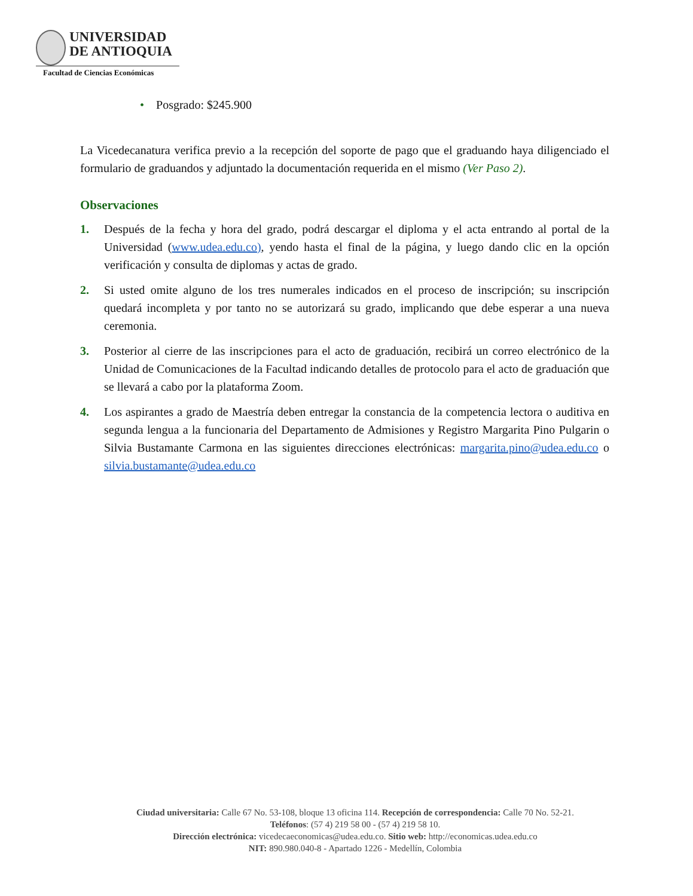UNIVERSIDAD
DE ANTIOQUIA
Facultad de Ciencias Económicas
• Posgrado: $245.900
La Vicedecanatura verifica previo a la recepción del soporte de pago que el graduando haya diligenciado el formulario de graduandos y adjuntado la documentación requerida en el mismo (Ver Paso 2).
Observaciones
1. Después de la fecha y hora del grado, podrá descargar el diploma y el acta entrando al portal de la Universidad (www.udea.edu.co), yendo hasta el final de la página, y luego dando clic en la opción verificación y consulta de diplomas y actas de grado.
2. Si usted omite alguno de los tres numerales indicados en el proceso de inscripción; su inscripción quedará incompleta y por tanto no se autorizará su grado, implicando que debe esperar a una nueva ceremonia.
3. Posterior al cierre de las inscripciones para el acto de graduación, recibirá un correo electrónico de la Unidad de Comunicaciones de la Facultad indicando detalles de protocolo para el acto de graduación que se llevará a cabo por la plataforma Zoom.
4. Los aspirantes a grado de Maestría deben entregar la constancia de la competencia lectora o auditiva en segunda lengua a la funcionaria del Departamento de Admisiones y Registro Margarita Pino Pulgarin o Silvia Bustamante Carmona en las siguientes direcciones electrónicas: margarita.pino@udea.edu.co o silvia.bustamante@udea.edu.co
Ciudad universitaria: Calle 67 No. 53-108, bloque 13 oficina 114. Recepción de correspondencia: Calle 70 No. 52-21.
Teléfonos: (57 4) 219 58 00 - (57 4) 219 58 10.
Dirección electrónica: vicedecaeconomicas@udea.edu.co. Sitio web: http://economicas.udea.edu.co
NIT: 890.980.040-8 - Apartado 1226 - Medellín, Colombia